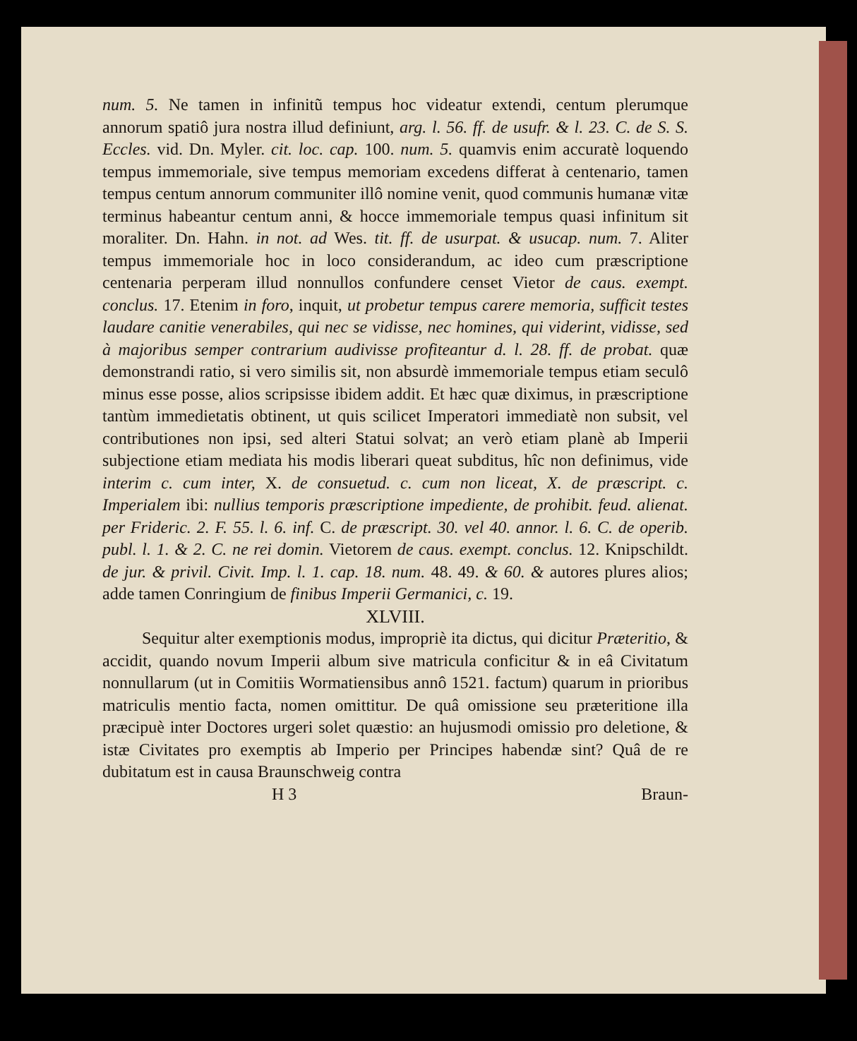num. 5. Ne tamen in infinitũ tempus hoc videatur extendi, centum plerumque annorum spatiô jura nostra illud definiunt, arg. l. 56. ff. de usufr. & l. 23. C. de S. S. Eccles. vid. Dn. Myler. cit. loc. cap. 100. num. 5. quamvis enim accuratè loquendo tempus immemoriale, sive tempus memoriam excedens differat à centenario, tamen tempus centum annorum communiter illô nomine venit, quod communis humanæ vitæ terminus habeantur centum anni, & hocce immemoriale tempus quasi infinitum sit moraliter. Dn. Hahn. in not. ad Wes. tit. ff. de usurpat. & usucap. num. 7. Aliter tempus immemoriale hoc in loco considerandum, ac ideo cum præscriptione centenaria perperam illud nonnullos confundere censet Vietor de caus. exempt. conclus. 17. Etenim in foro, inquit, ut probetur tempus carere memoria, sufficit testes laudare canitie venerabiles, qui nec se vidisse, nec homines, qui viderint, vidisse, sed à majoribus semper contrarium audivisse profiteantur d. l. 28. ff. de probat. quæ demonstrandi ratio, si vero similis sit, non absurdè immemoriale tempus etiam seculô minus esse posse, alios scripsisse ibidem addit. Et hæc quæ diximus, in præscriptione tantùm immedietatis obtinent, ut quis scilicet Imperatori immediatè non subsit, vel contributiones non ipsi, sed alteri Statui solvat; an verò etiam planè ab Imperii subjectione etiam mediata his modis liberari queat subditus, hîc non definimus, vide interim c. cum inter, X. de consuetud. c. cum non liceat, X. de præscript. c. Imperialem ibi: nullius temporis præscriptione impediente, de prohibit. feud. alienat. per Frideric. 2. F. 55. l. 6. inf. C. de præscript. 30. vel 40. annor. l. 6. C. de operib. publ. l. 1. & 2. C. ne rei domin. Vietorem de caus. exempt. conclus. 12. Knipschildt. de jur. & privil. Civit. Imp. l. 1. cap. 18. num. 48. 49. & 60. & autores plures alios; adde tamen Conringium de finibus Imperii Germanici, c. 19.
XLVIII.
Sequitur alter exemptionis modus, impropriè ita dictus, qui dicitur Præteritio, & accidit, quando novum Imperii album sive matricula conficitur & in eâ Civitatum nonnullarum (ut in Comitiis Wormatiensibus annô 1521. factum) quarum in prioribus matriculis mentio facta, nomen omittitur. De quâ omissione seu præteritione illa præcipuè inter Doctores urgeri solet quæstio: an hujusmodi omissio pro deletione, & istæ Civitates pro exemptis ab Imperio per Principes habendæ sint? Quâ de re dubitatum est in causa Braunschweig contra
H 3 Braun-